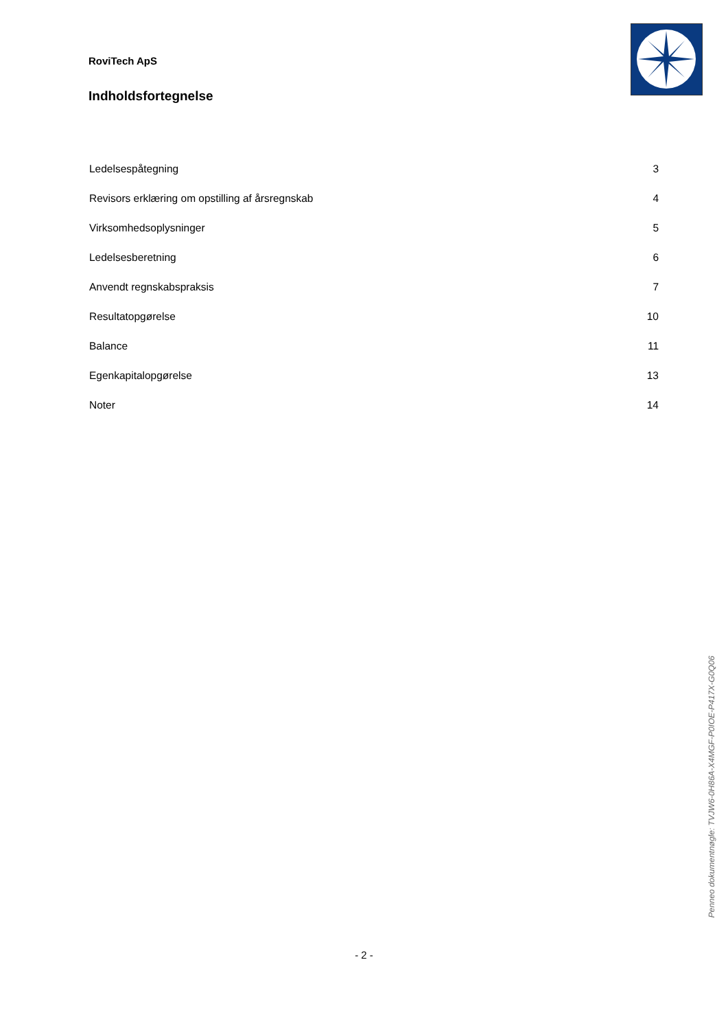RoviTech ApS
Indholdsfortegnelse
| Ledelsespåtegning | 3 |
| Revisors erklæring om opstilling af årsregnskab | 4 |
| Virksomhedsoplysninger | 5 |
| Ledelsesberetning | 6 |
| Anvendt regnskabspraksis | 7 |
| Resultatopgørelse | 10 |
| Balance | 11 |
| Egenkapitalopgørelse | 13 |
| Noter | 14 |
Penneo dokumentnøgle: TVJW6-0H86A-X4MGF-P0IOE-P417X-G0Q06
- 2 -